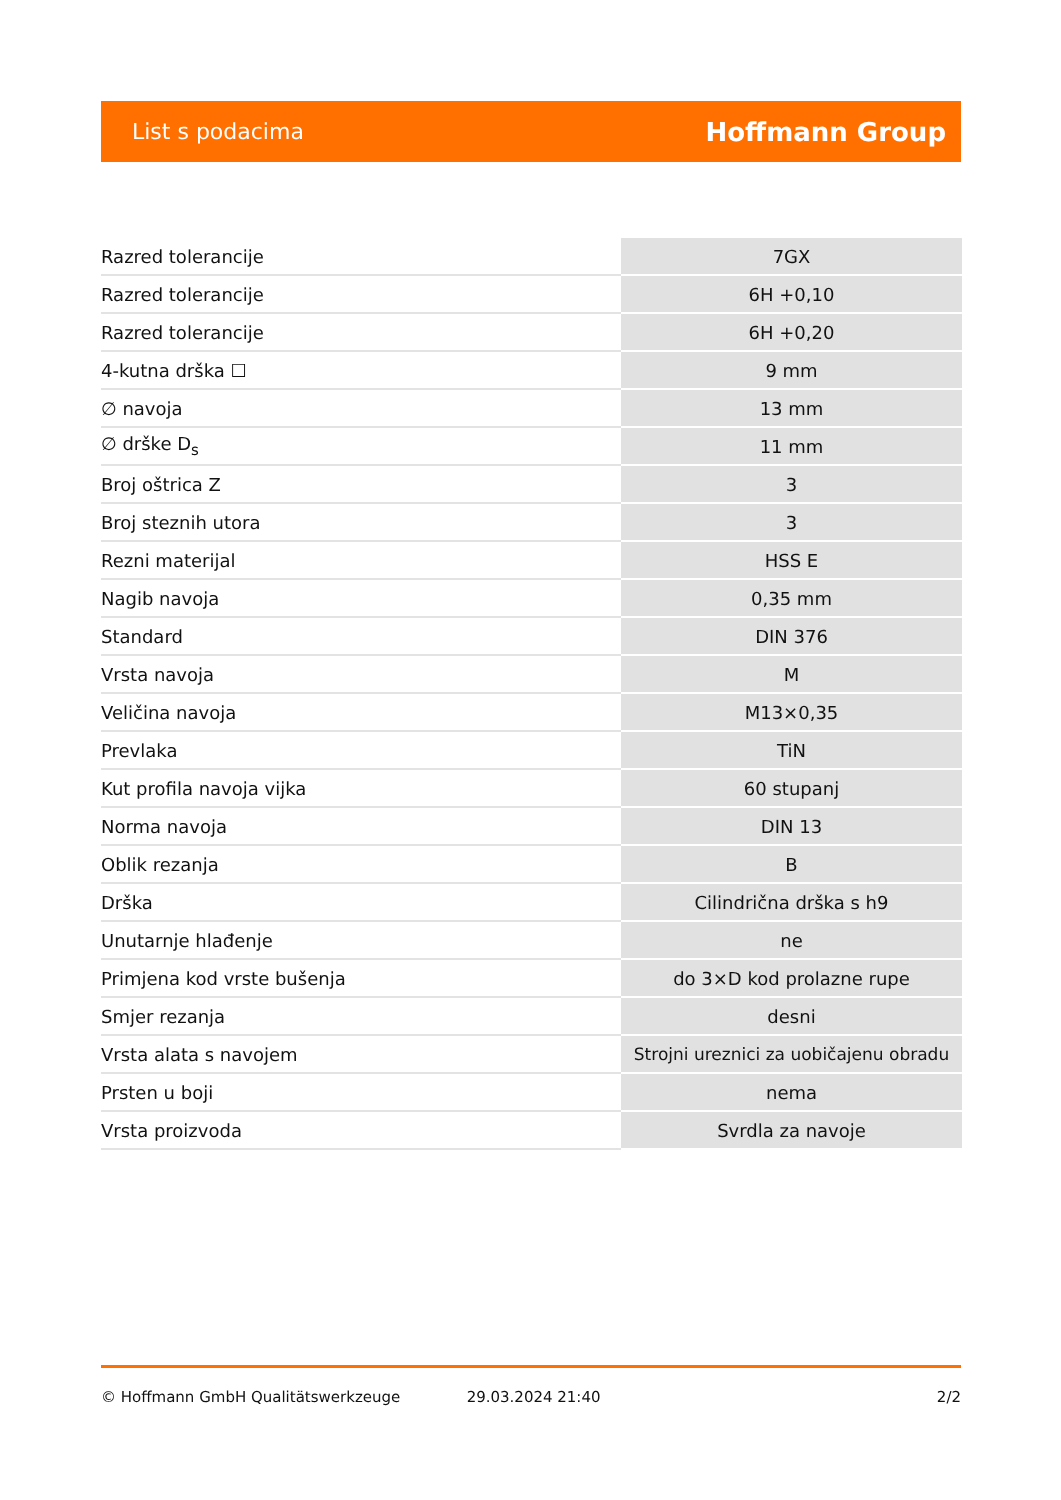List s podacima Hoffmann Group
| Razred tolerancije | 7GX |
| Razred tolerancije | 6H +0,10 |
| Razred tolerancije | 6H +0,20 |
| 4-kutna drška ☐ | 9 mm |
| ∅ navoja | 13 mm |
| ∅ drške D<sub>s</sub> | 11 mm |
| Broj oštrica Z | 3 |
| Broj steznih utora | 3 |
| Rezni materijal | HSS E |
| Nagib navoja | 0,35 mm |
| Standard | DIN 376 |
| Vrsta navoja | M |
| Veličina navoja | M13×0,35 |
| Prevlaka | TiN |
| Kut profila navoja vijka | 60 stupanj |
| Norma navoja | DIN 13 |
| Oblik rezanja | B |
| Drška | Cilindrična drška s h9 |
| Unutarnje hlađenje | ne |
| Primjena kod vrste bušenja | do 3×D kod prolazne rupe |
| Smjer rezanja | desni |
| Vrsta alata s navojem | Strojni ureznici za uobičajenu obradu |
| Prsten u boji | nema |
| Vrsta proizvoda | Svrdla za navoje |
© Hoffmann GmbH Qualitätswerkzeuge 29.03.2024 21:40 2/2